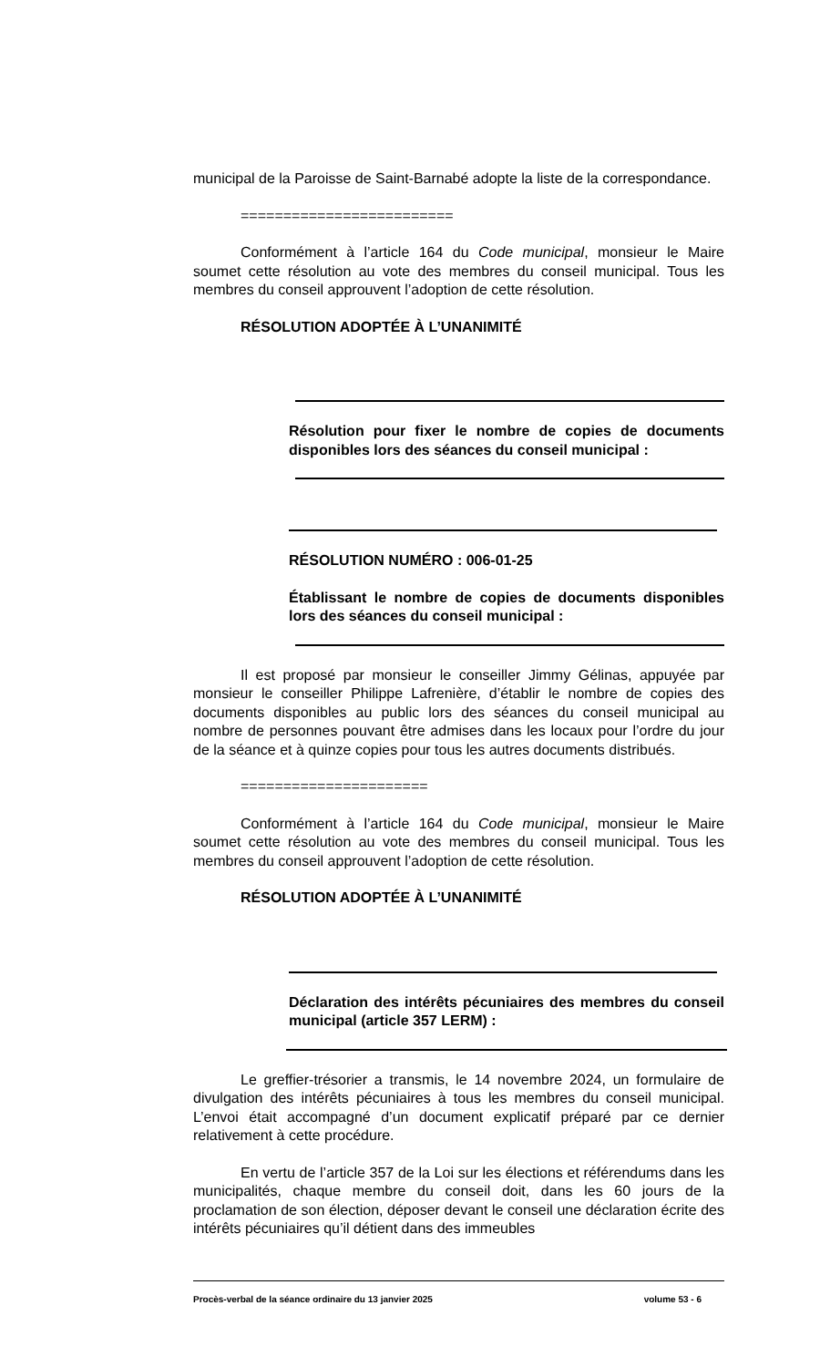municipal de la Paroisse de Saint-Barnabé adopte la liste de la correspondance.
=========================
Conformément à l’article 164 du Code municipal, monsieur le Maire soumet cette résolution au vote des membres du conseil municipal. Tous les membres du conseil approuvent l’adoption de cette résolution.
RÉSOLUTION ADOPTÉE À L’UNANIMITÉ
Résolution pour fixer le nombre de copies de documents disponibles lors des séances du conseil municipal :
RÉSOLUTION NUMÉRO : 006-01-25
Établissant le nombre de copies de documents disponibles lors des séances du conseil municipal :
Il est proposé par monsieur le conseiller Jimmy Gélinas, appuyée par monsieur le conseiller Philippe Lafrenière, d’établir le nombre de copies des documents disponibles au public lors des séances du conseil municipal au nombre de personnes pouvant être admises dans les locaux pour l’ordre du jour de la séance et à quinze copies pour tous les autres documents distribués.
======================
Conformément à l’article 164 du Code municipal, monsieur le Maire soumet cette résolution au vote des membres du conseil municipal. Tous les membres du conseil approuvent l’adoption de cette résolution.
RÉSOLUTION ADOPTÉE À L’UNANIMITÉ
Déclaration des intérêts pécuniaires des membres du conseil municipal (article 357 LERM) :
Le greffier-trésorier a transmis, le 14 novembre 2024, un formulaire de divulgation des intérêts pécuniaires à tous les membres du conseil municipal. L’envoi était accompagné d’un document explicatif préparé par ce dernier relativement à cette procédure.
En vertu de l’article 357 de la Loi sur les élections et référendums dans les municipalités, chaque membre du conseil doit, dans les 60 jours de la proclamation de son élection, déposer devant le conseil une déclaration écrite des intérêts pécuniaires qu’il détient dans des immeubles
Procès-verbal de la séance ordinaire du 13 janvier 2025 volume 53 - 6